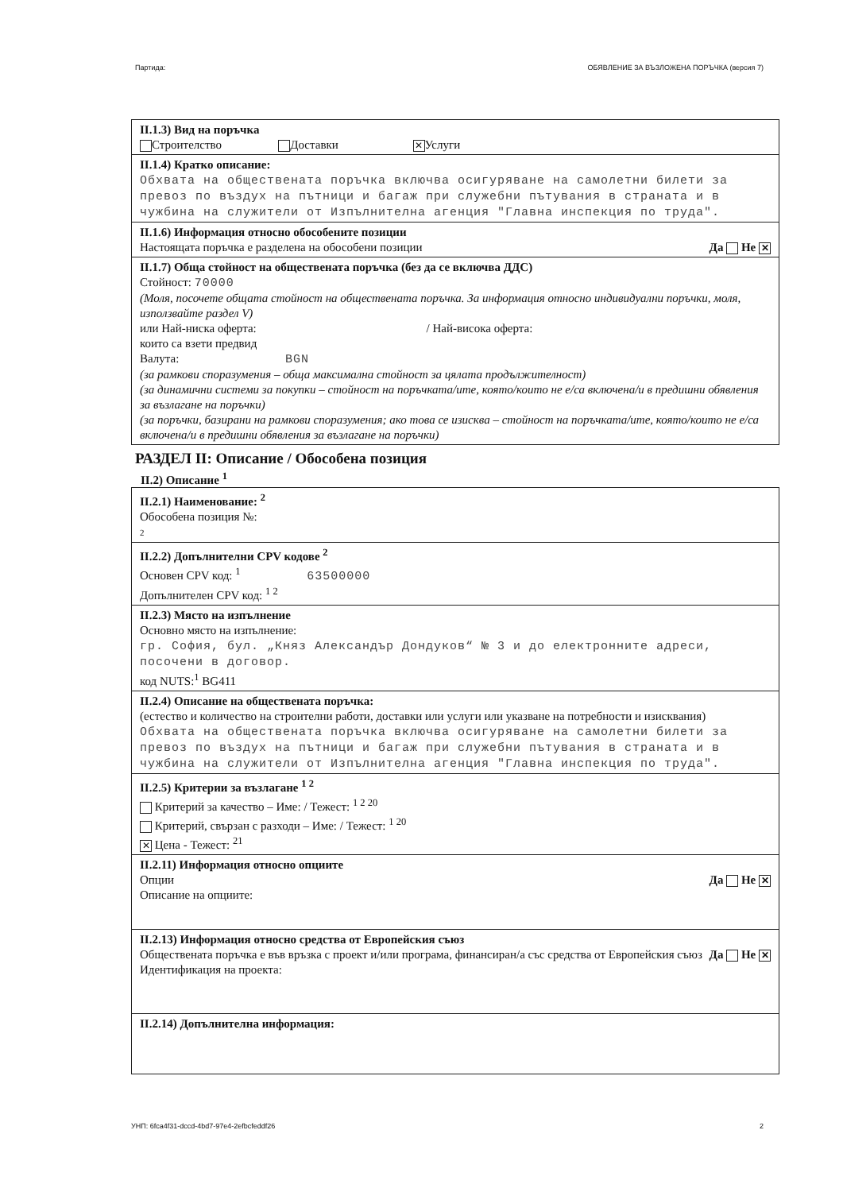Партида: ОБЯВЛЕНИЕ ЗА ВЪЗЛОЖЕНА ПОРЪЧКА (версия 7)
II.1.3) Вид на поръчка
Строителство Доставки ✕ Услуги
II.1.4) Кратко описание:
Обхвата на обществената поръчка включва осигуряване на самолетни билети за превоз по въздух на пътници и багаж при служебни пътувания в страната и в чужбина на служители от Изпълнителна агенция "Главна инспекция по труда".
II.1.6) Информация относно обособените позиции
Настоящата поръчка е разделена на обособени позиции Да Не ✕
II.1.7) Обща стойност на обществената поръчка (без да се включва ДДС)
Стойност: 70000
(Моля, посочете общата стойност на обществената поръчка. За информация относно индивидуални поръчки, моля, използвайте раздел V)
или Най-ниска оферта: / Най-висока оферта:
които са взети предвид
Валута: BGN
(за рамкови споразумения – обща максимална стойност за цялата продължителност)
(за динамични системи за покупки – стойност на поръчката/ите, която/които не е/са включена/и в предишни обявления за възлагане на поръчки)
(за поръчки, базирани на рамкови споразумения; ако това се изисква – стойност на поръчката/ите, която/които не е/са включена/и в предишни обявления за възлагане на поръчки)
РАЗДЕЛ II: Описание / Обособена позиция
II.2) Описание <sup>1</sup>
II.2.1) Наименование: <sup>2</sup>
Обособена позиция №:
2
II.2.2) Допълнителни CPV кодове <sup>2</sup>
Основен CPV код: <sup>1</sup> 63500000
Допълнителен CPV код: <sup>1 2</sup>
II.2.3) Място на изпълнение
Основно място на изпълнение:
гр. София, бул. „Княз Александър Дондуков“ № 3 и до електронните адреси, посочени в договор.
код NUTS:<sup>1</sup> BG411
II.2.4) Описание на обществената поръчка:
(естество и количество на строителни работи, доставки или услуги или указване на потребности и изисквания)
Обхвата на обществената поръчка включва осигуряване на самолетни билети за превоз по въздух на пътници и багаж при служебни пътувания в страната и в чужбина на служители от Изпълнителна агенция "Главна инспекция по труда".
II.2.5) Критерии за възлагане <sup>1 2</sup>
Критерий за качество – Име: / Тежест: <sup>1 2 20</sup>
Критерий, свързан с разходи – Име: / Тежест: <sup>1 20</sup>
✕ Цена - Тежест: <sup>21</sup>
II.2.11) Информация относно опциите
Да Не ✕ Опции
Описание на опциите:
II.2.13) Информация относно средства от Европейския съюз
Да Не ✕ Обществената поръчка е във връзка с проект и/или програма, финансиран/а със средства от Европейския съюз
Идентификация на проекта:
II.2.14) Допълнителна информация:
УНП: 6fca4f31-dccd-4bd7-97e4-2efbcfeddf26 2